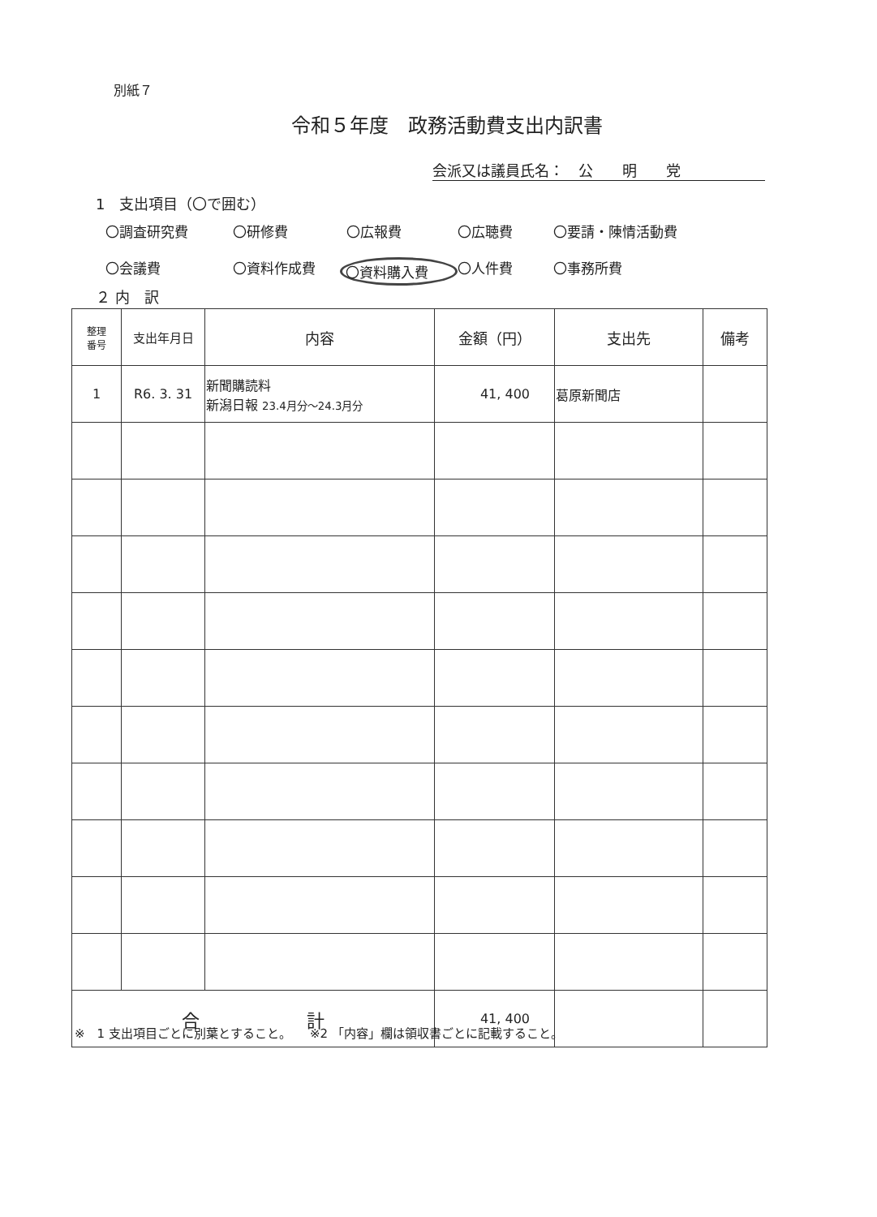別紙７
令和５年度　政務活動費支出内訳書
会派又は議員氏名：　公　　明　　党
1　支出項目（〇で囲む）
〇調査研究費 〇研修費 〇広報費 〇広聴費 〇要請・陳情活動費 〇会議費 〇資料作成費 〇資料購入費 〇人件費 〇事務所費
２ 内　訳
| 整理 番号 | 支出年月日 | 内容 | 金額（円） | 支出先 | 備考 |
| --- | --- | --- | --- | --- | --- |
| 1 | R6. 3. 31 | 新聞購読料 新潟日報 23.4月分～24.3月分 | 41, 400 | 葛原新聞店 | |
| 合 計 | | | 41, 400 | | |
※　1 支出項目ごとに別葉とすること。　　※2 「内容」欄は領収書ごとに記載すること。